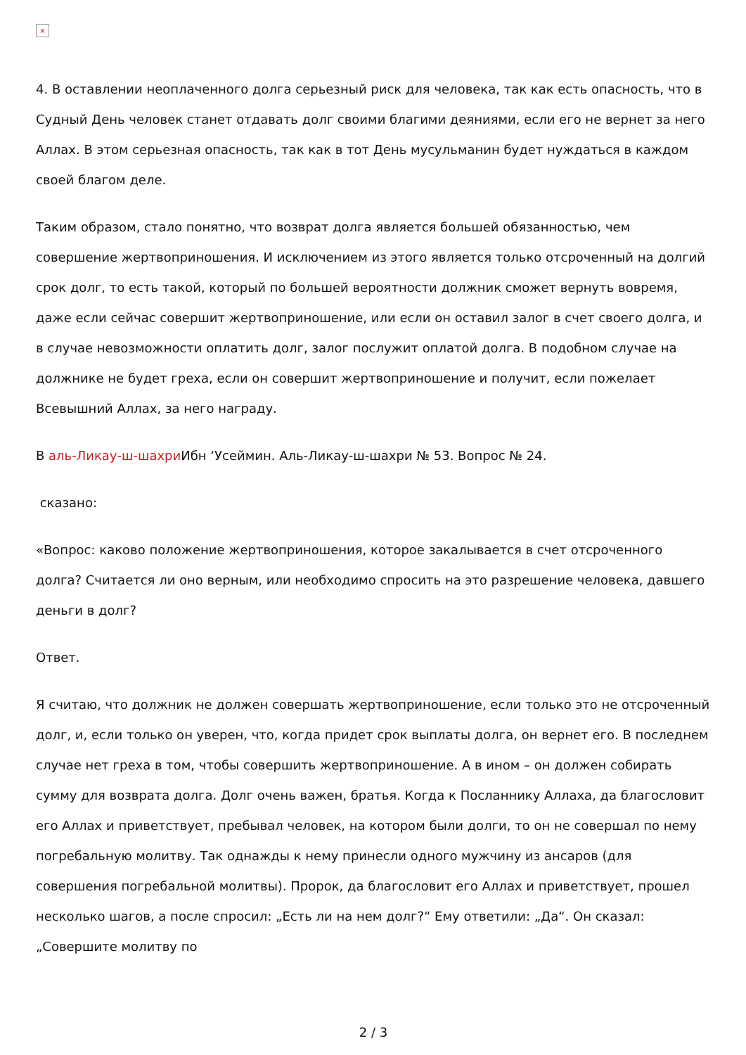×
4. В оставлении неоплаченного долга серьезный риск для человека, так как есть опасность, что в Судный День человек станет отдавать долг своими благими деяниями, если его не вернет за него Аллах. В этом серьезная опасность, так как в тот День мусульманин будет нуждаться в каждом своей благом деле.
Таким образом, стало понятно, что возврат долга является большей обязанностью, чем совершение жертвоприношения. И исключением из этого является только отсроченный на долгий срок долг, то есть такой, который по большей вероятности должник сможет вернуть вовремя, даже если сейчас совершит жертвоприношение, или если он оставил залог в счет своего долга, и в случае невозможности оплатить долг, залог послужит оплатой долга. В подобном случае на должнике не будет греха, если он совершит жертвоприношение и получит, если пожелает Всевышний Аллах, за него награду.
В аль-Ликау-ш-шахри Ибн ‘Усеймин. Аль-Ликау-ш-шахри № 53. Вопрос № 24.
сказано:
«Вопрос: каково положение жертвоприношения, которое закалывается в счет отсроченного долга? Считается ли оно верным, или необходимо спросить на это разрешение человека, давшего деньги в долг?
Ответ.
Я считаю, что должник не должен совершать жертвоприношение, если только это не отсроченный долг, и, если только он уверен, что, когда придет срок выплаты долга, он вернет его. В последнем случае нет греха в том, чтобы совершить жертвоприношение. А в ином – он должен собирать сумму для возврата долга. Долг очень важен, братья. Когда к Посланнику Аллаха, да благословит его Аллах и приветствует, пребывал человек, на котором были долги, то он не совершал по нему погребальную молитву. Так однажды к нему принесли одного мужчину из ансаров (для совершения погребальной молитвы). Пророк, да благословит его Аллах и приветствует, прошел несколько шагов, а после спросил: „Есть ли на нем долг?“ Ему ответили: „Да“. Он сказал: „Совершите молитву по
2 / 3